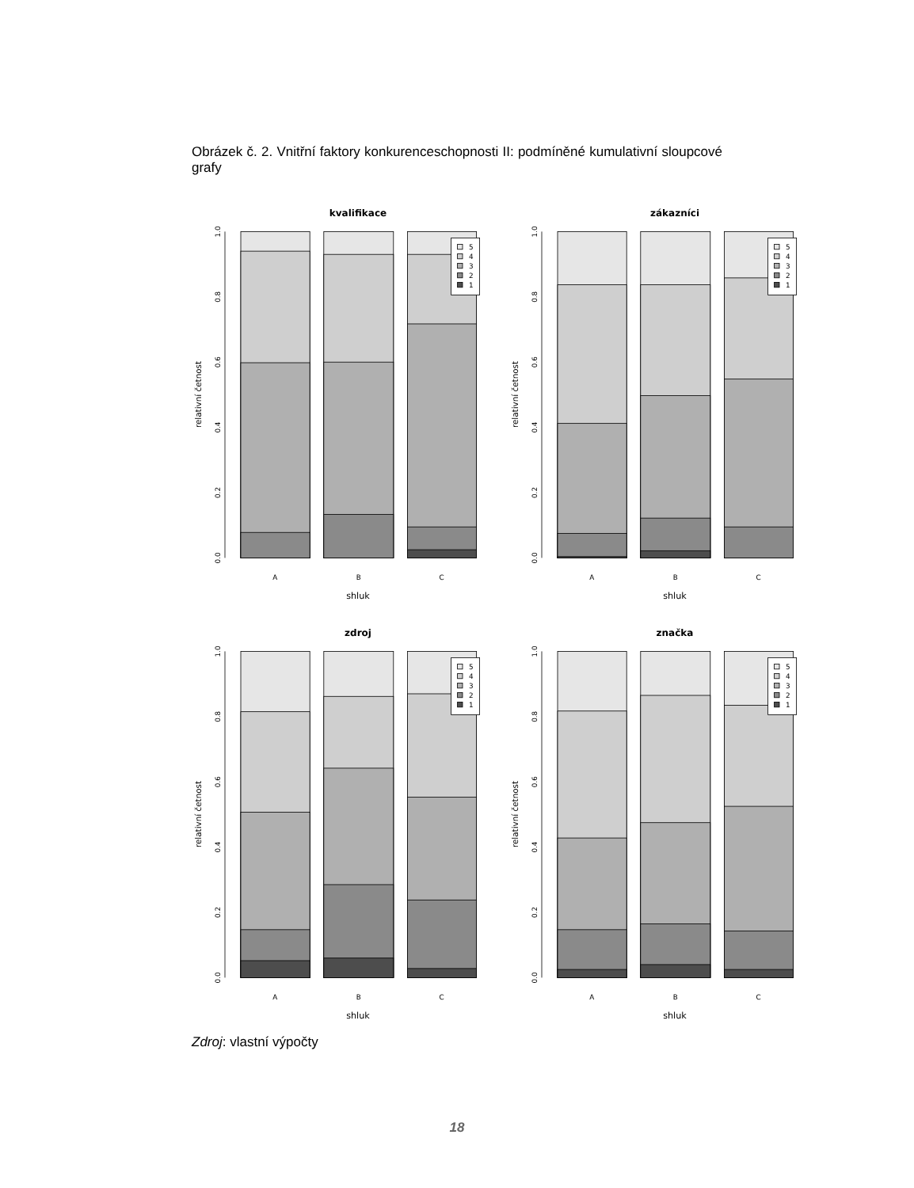Obrázek č. 2. Vnitřní faktory konkurenceschopnosti II: podmíněné kumulativní sloupcové grafy
kvalifikace
0.0
0.2
0.4
0.6
0.8
1.0
relativní četnost
5
4
3
2
1
A
B
C
shluk
zákazníci
0.0
0.2
0.4
0.6
0.8
1.0
relativní četnost
5
4
3
2
1
A
B
C
shluk
zdroj
0.0
0.2
0.4
0.6
0.8
1.0
relativní četnost
5
4
3
2
1
A
B
C
shluk
značka
0.0
0.2
0.4
0.6
0.8
1.0
relativní četnost
5
4
3
2
1
A
B
C
shluk
Zdroj: vlastní výpočty
18